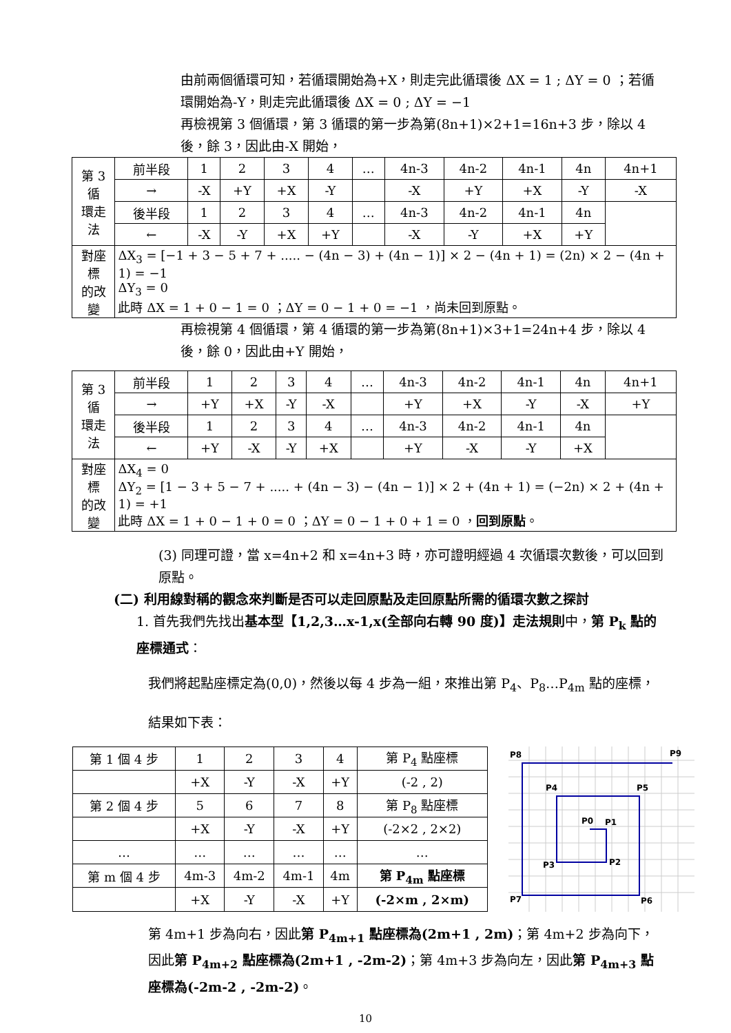由前兩個循環可知，若循環開始為+X，則走完此循環後 ΔX = 1 ; ΔY = 0 ；若循環開始為-Y，則走完此循環後 ΔX = 0 ; ΔY = −1
再檢視第 3 個循環，第 3 循環的第一步為第(8n+1)×2+1=16n+3 步，除以 4 後，餘 3，因此由-X 開始，
| 第 3 循 環走法 | 前半段 | 1 | 2 | 3 | 4 | … | 4n-3 | 4n-2 | 4n-1 | 4n | 4n+1 |
| | → | -X | +Y | +X | -Y | | -X | +Y | +X | -Y | -X |
| | 後半段 | 1 | 2 | 3 | 4 | … | 4n-3 | 4n-2 | 4n-1 | 4n | |
| | ← | -X | -Y | +X | +Y | | -X | -Y | +X | +Y | |
| 對座標 的改變 | ΔX<sub>3</sub> = [−1 + 3 − 5 + 7 + ..... − (4n − 3) + (4n − 1)] × 2 − (4n + 1) = (2n) × 2 − (4n + 1) = −1 ΔY<sub>3</sub> = 0 此時 ΔX = 1 + 0 − 1 = 0 ；ΔY = 0 − 1 + 0 = −1 ，尚未回到原點。 | | | | | | | | | | |
再檢視第 4 個循環，第 4 循環的第一步為第(8n+1)×3+1=24n+4 步，除以 4 後，餘 0，因此由+Y 開始，
| 第 3 循 環走法 | 前半段 | 1 | 2 | 3 | 4 | … | 4n-3 | 4n-2 | 4n-1 | 4n | 4n+1 |
| | → | +Y | +X | -Y | -X | | +Y | +X | -Y | -X | +Y |
| | 後半段 | 1 | 2 | 3 | 4 | … | 4n-3 | 4n-2 | 4n-1 | 4n | |
| | ← | +Y | -X | -Y | +X | | +Y | -X | -Y | +X | |
| 對座標 的改變 | ΔX<sub>4</sub> = 0 ΔY<sub>2</sub> = [1 − 3 + 5 − 7 + ..... + (4n − 3) − (4n − 1)] × 2 + (4n + 1) = (−2n) × 2 + (4n + 1) = +1 此時 ΔX = 1 + 0 − 1 + 0 = 0 ；ΔY = 0 − 1 + 0 + 1 = 0 ， 回到原點 。 | | | | | | | | | | |
(3) 同理可證，當 x=4n+2 和 x=4n+3 時，亦可證明經過 4 次循環次數後，可以回到原點。
(二) 利用線對稱的觀念來判斷是否可以走回原點及走回原點所需的循環次數之探討
1. 首先我們先找出基本型【1,2,3…x-1,x(全部向右轉 90 度)】走法規則中，第 P<sub>k</sub> 點的座標通式：
我們將起點座標定為(0,0)，然後以每 4 步為一組，來推出第 P<sub>4</sub>、P<sub>8</sub>…P<sub>4m</sub> 點的座標，結果如下表：
| 第 1 個 4 步 | 1 | 2 | 3 | 4 | 第 P<sub>4</sub> 點座標 |
| | +X | -Y | -X | +Y | (-2 , 2) |
| 第 2 個 4 步 | 5 | 6 | 7 | 8 | 第 P<sub>8</sub> 點座標 |
| | +X | -Y | -X | +Y | (-2×2 , 2×2) |
| … | … | … | … | … | … |
| 第 m 個 4 步 | 4m-3 | 4m-2 | 4m-1 | 4m | 第 P<sub>4m</sub> 點座標 |
| | +X | -Y | -X | +Y | (-2×m , 2×m) |
P0
P1
P2
P3
P4
P5
P6
P7
P8
P9
第 4m+1 步為向右，因此第 P<sub>4m+1</sub> 點座標為(2m+1 , 2m)；第 4m+2 步為向下，因此第 P<sub>4m+2</sub> 點座標為(2m+1 , -2m-2)；第 4m+3 步為向左，因此第 P<sub>4m+3</sub> 點座標為(-2m-2 , -2m-2)。
10